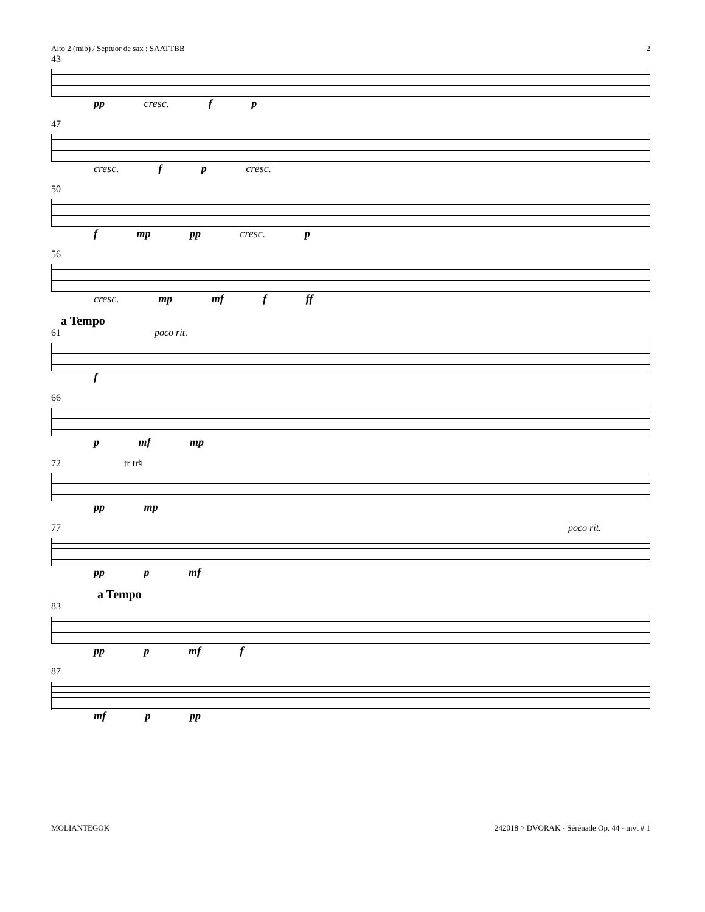Alto 2 (mib) / Septuor de sax : SAATTBB 2
43
pp cresc. f p
47
cresc. f p cresc.
50
f mp pp cresc. p
56
cresc. mp mf f ff
a Tempo
61 poco rit.
f
66
p mf mp
72 tr tr♮
pp mp
77 poco rit.
pp p mf
a Tempo
83
pp p mf f
87
mf p pp
MOLIANTEGOK 242018 > DVORAK - Sérénade Op. 44 - mvt # 1